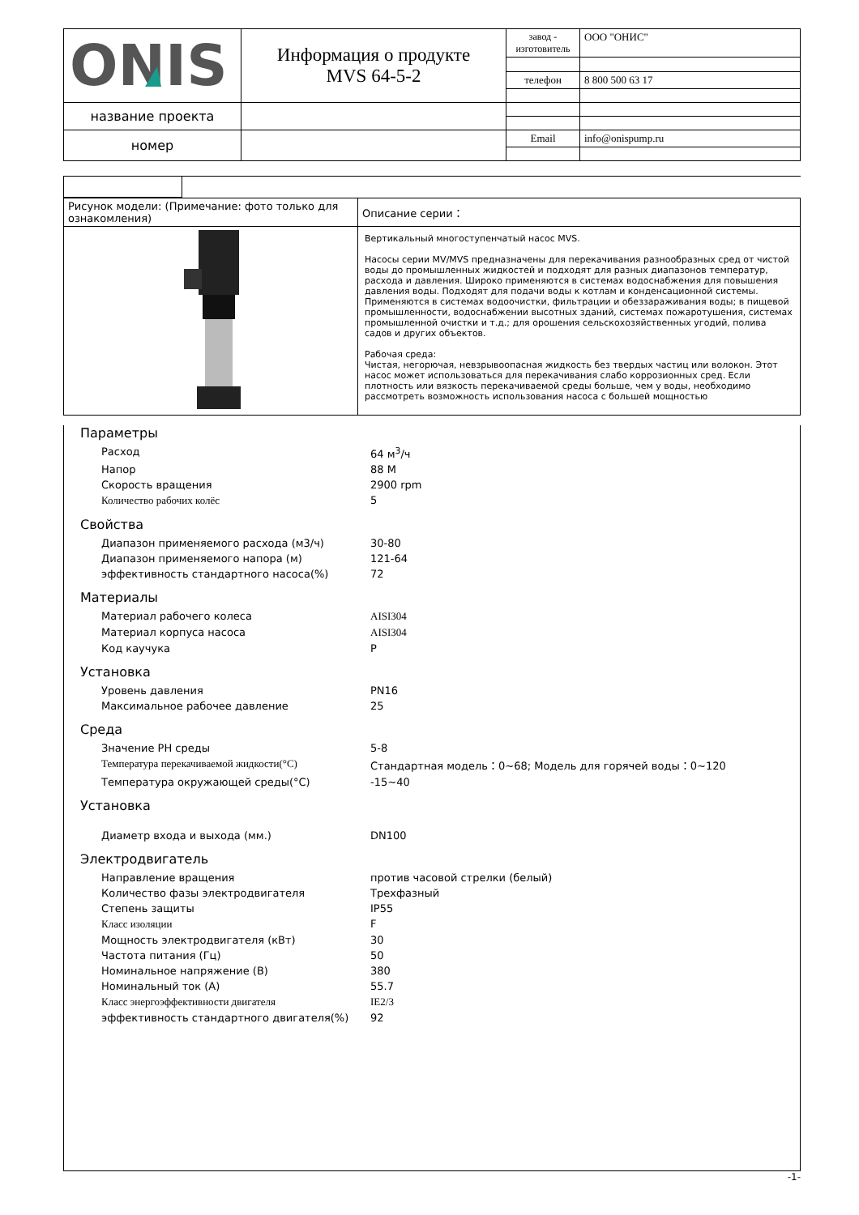| ONIS | Информация о продукте MVS 64-5-2 | завод - изготовитель | ООО "ОНИС" |
| | | телефон | 8 800 500 63 17 |
| название проекта | | | |
| номер | | Email | info@onispump.ru |
| Рисунок модели: (Примечание: фото только для ознакомления) | Описание серии： |
| | Вертикальный многоступенчатый насос MVS. Насосы серии MV/MVS предназначены для перекачивания разнообразных сред от чистой воды до промышленных жидкостей и подходят для разных диапазонов температур, расхода и давления. Широко применяются в системах водоснабжения для повышения давления воды. Подходят для подачи воды к котлам и конденсационной системы. Применяются в системах водоочистки, фильтрации и обеззараживания воды; в пищевой промышленности, водоснабжении высотных зданий, системах пожаротушения, системах промышленной очистки и т.д.; для орошения сельскохозяйственных угодий, полива садов и других объектов. Рабочая среда: Чистая, негорючая, невзрывоопасная жидкость без твердых частиц или волокон. Этот насос может использоваться для перекачивания слабо коррозионных сред. Если плотность или вязкость перекачиваемой среды больше, чем у воды, необходимо рассмотреть возможность использования насоса с большей мощностью |
Параметры
Расход 64 м<sup>3</sup>/ч
Напор 88 М
Скорость вращения 2900 rpm
Количество рабочих колёс 5
Свойства
Диапазон применяемого расхода (м3/ч) 30-80
Диапазон применяемого напора (м) 121-64
эффективность стандартного насоса(%) 72
Материалы
Материал рабочего колеса AISI304
Материал корпуса насоса AISI304
Код каучука P
Установка
Уровень давления PN16
Максимальное рабочее давление 25
Среда
Значение PH среды 5-8
Температура перекачиваемой жидкости(°C) Стандартная модель：0~68; Модель для горячей воды：0~120
Температура окружающей среды(°C) -15~40
Установка
Диаметр входа и выхода (мм.) DN100
Электродвигатель
Направление вращения против часовой стрелки (белый)
Количество фазы электродвигателя Трехфазный
Степень защиты IP55
Класс изоляции F
Мощность электродвигателя (кВт) 30
Частота питания (Гц) 50
Номинальное напряжение (В) 380
Номинальный ток (А) 55.7
Класс энергоэффективности двигателя IE2/3
эффективность стандартного двигателя(%) 92
-1-